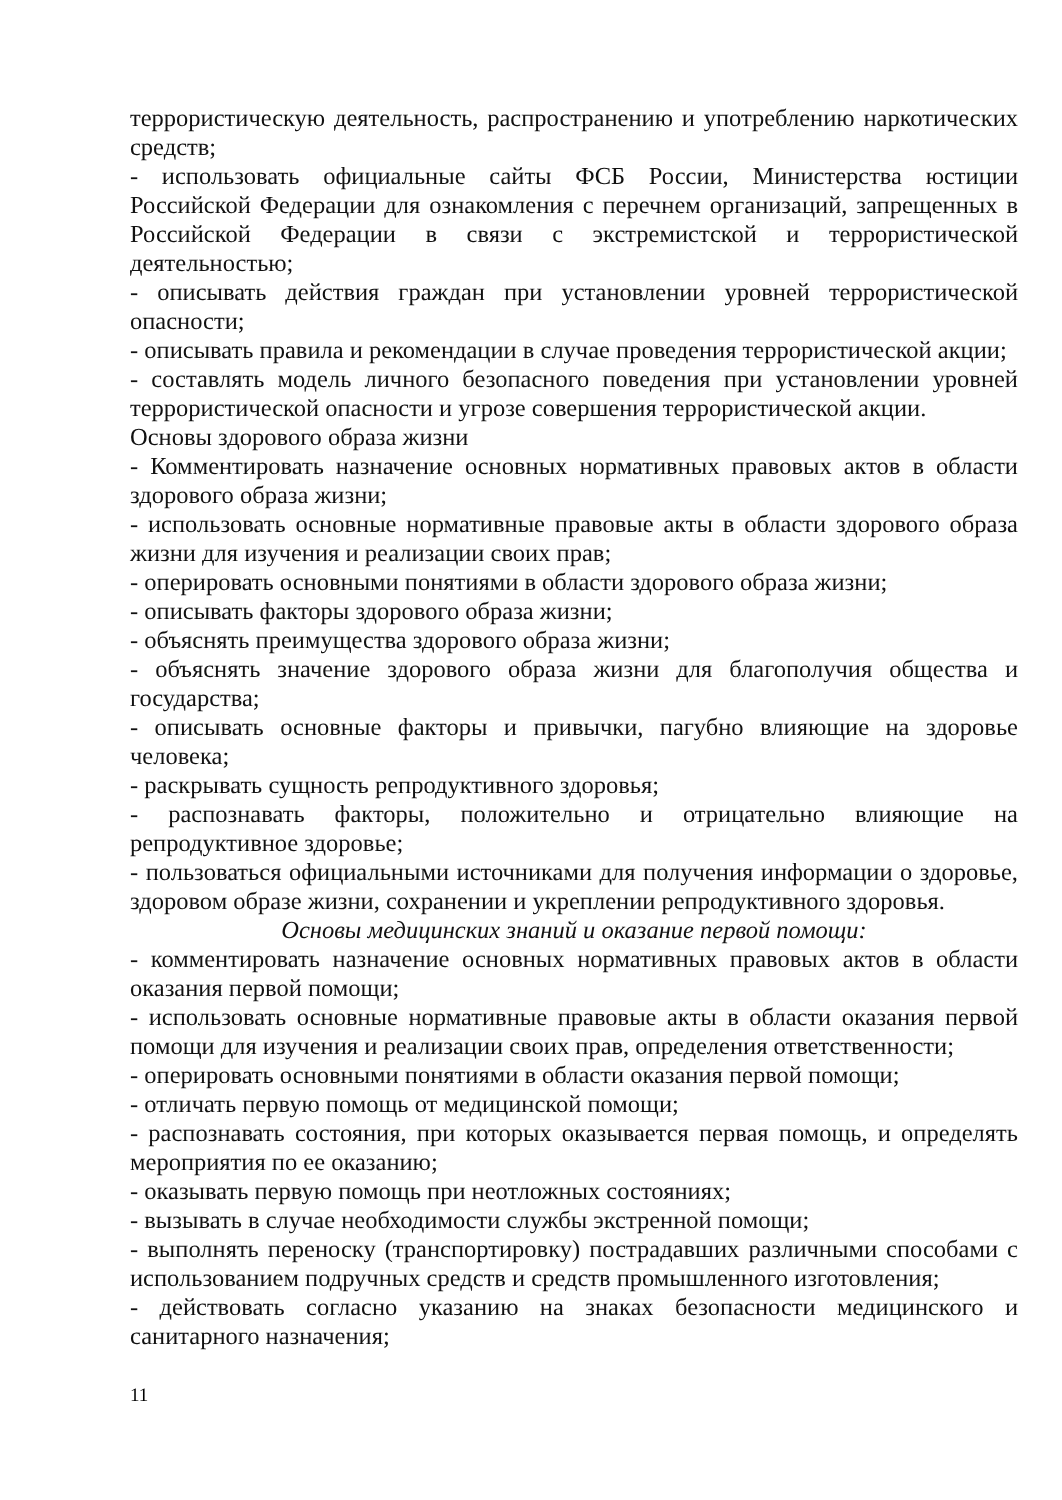террористическую деятельность, распространению и употреблению наркотических средств;
- использовать официальные сайты ФСБ России, Министерства юстиции Российской Федерации для ознакомления с перечнем организаций, запрещенных в Российской Федерации в связи с экстремистской и террористической деятельностью;
- описывать действия граждан при установлении уровней террористической опасности;
- описывать правила и рекомендации в случае проведения террористической акции;
- составлять модель личного безопасного поведения при установлении уровней террористической опасности и угрозе совершения террористической акции.
Основы здорового образа жизни
- Комментировать назначение основных нормативных правовых актов в области здорового образа жизни;
- использовать основные нормативные правовые акты в области здорового образа жизни для изучения и реализации своих прав;
- оперировать основными понятиями в области здорового образа жизни;
- описывать факторы здорового образа жизни;
- объяснять преимущества здорового образа жизни;
- объяснять значение здорового образа жизни для благополучия общества и государства;
- описывать основные факторы и привычки, пагубно влияющие на здоровье человека;
- раскрывать сущность репродуктивного здоровья;
- распознавать факторы, положительно и отрицательно влияющие на репродуктивное здоровье;
- пользоваться официальными источниками для получения информации о здоровье, здоровом образе жизни, сохранении и укреплении репродуктивного здоровья.
Основы медицинских знаний и оказание первой помощи:
- комментировать назначение основных нормативных правовых актов в области оказания первой помощи;
- использовать основные нормативные правовые акты в области оказания первой помощи для изучения и реализации своих прав, определения ответственности;
- оперировать основными понятиями в области оказания первой помощи;
- отличать первую помощь от медицинской помощи;
- распознавать состояния, при которых оказывается первая помощь, и определять мероприятия по ее оказанию;
- оказывать первую помощь при неотложных состояниях;
- вызывать в случае необходимости службы экстренной помощи;
- выполнять переноску (транспортировку) пострадавших различными способами с использованием подручных средств и средств промышленного изготовления;
- действовать согласно указанию на знаках безопасности медицинского и санитарного назначения;
11